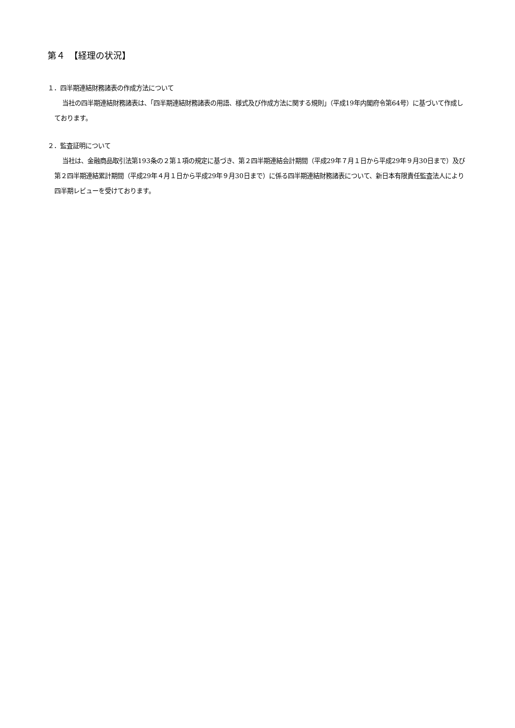第４　【経理の状況】
１．四半期連結財務諸表の作成方法について
当社の四半期連結財務諸表は、「四半期連結財務諸表の用語、様式及び作成方法に関する規則」（平成19年内閣府令第64号）に基づいて作成しております。
２．監査証明について
当社は、金融商品取引法第193条の２第１項の規定に基づき、第２四半期連結会計期間（平成29年７月１日から平成29年９月30日まで）及び第２四半期連結累計期間（平成29年４月１日から平成29年９月30日まで）に係る四半期連結財務諸表について、新日本有限責任監査法人により四半期レビューを受けております。